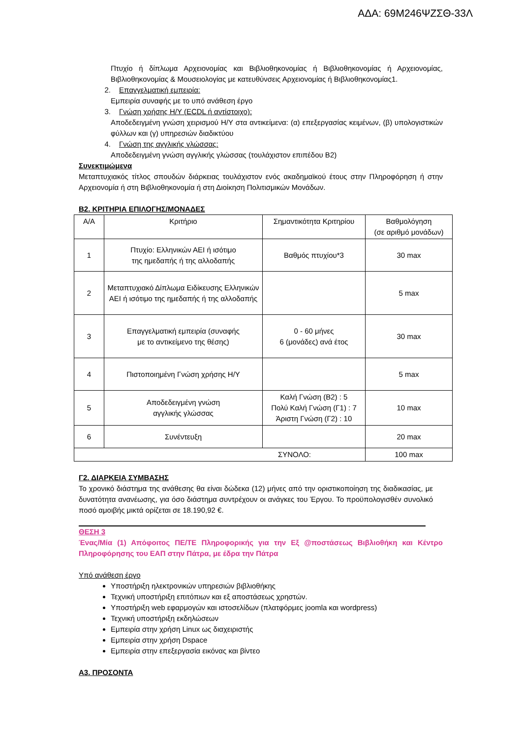ΑΔΑ: 69Μ246ΨΖΣΘ-33Λ
Πτυχίο ή δίπλωμα Αρχειονομίας και Βιβλιοθηκονομίας ή Βιβλιοθηκονομίας ή Αρχειονομίας, Βιβλιοθηκονομίας & Μουσειολογίας με κατευθύνσεις Αρχειονομίας ή Βιβλιοθηκονομίας1.
2. Επαγγελματική εμπειρία:
Εμπειρία συναφής με το υπό ανάθεση έργο
3. Γνώση χρήσης Η/Υ (ECDL ή αντίστοιχο):
Αποδεδειγμένη γνώση χειρισμού Η/Υ στα αντικείμενα: (α) επεξεργασίας κειμένων, (β) υπολογιστικών φύλλων και (γ) υπηρεσιών διαδικτύου
4. Γνώση της αγγλικής γλώσσας:
Αποδεδειγμένη γνώση αγγλικής γλώσσας (τουλάχιστον επιπέδου Β2)
Συνεκτιμώμενα
Μεταπτυχιακός τίτλος σπουδών διάρκειας τουλάχιστον ενός ακαδημαϊκού έτους στην Πληροφόρηση ή στην Αρχειονομία ή στη Βιβλιοθηκονομία ή στη Διοίκηση Πολιτισμικών Μονάδων.
Β2. ΚΡΙΤΗΡΙΑ ΕΠΙΛΟΓΗΣ/ΜΟΝΑΔΕΣ
| Α/Α | Κριτήριο | Σημαντικότητα Κριτηρίου | Βαθμολόγηση (σε αριθμό μονάδων) |
| --- | --- | --- | --- |
| 1 | Πτυχίο: Ελληνικών ΑΕΙ ή ισότιμο της ημεδαπής ή της αλλοδαπής | Βαθμός πτυχίου*3 | 30 max |
| 2 | Μεταπτυχιακό Δίπλωμα Ειδίκευσης Ελληνικών ΑΕΙ ή ισότιμο της ημεδαπής ή της αλλοδαπής | | 5 max |
| 3 | Επαγγελματική εμπειρία (συναφής με το αντικείμενο της θέσης) | 0 - 60 μήνες 6 (μονάδες) ανά έτος | 30 max |
| 4 | Πιστοποιημένη Γνώση χρήσης Η/Υ | | 5 max |
| 5 | Αποδεδειγμένη γνώση αγγλικής γλώσσας | Καλή Γνώση (Β2) : 5 Πολύ Καλή Γνώση (Γ1) : 7 Άριστη Γνώση (Γ2) : 10 | 10 max |
| 6 | Συνέντευξη | | 20 max |
| ΣΥΝΟΛΟ: | | | 100 max |
Γ2. ΔΙΑΡΚΕΙΑ ΣΥΜΒΑΣΗΣ
Το χρονικό διάστημα της ανάθεσης θα είναι δώδεκα (12) μήνες από την οριστικοποίηση της διαδικασίας, με δυνατότητα ανανέωσης, για όσο διάστημα συντρέχουν οι ανάγκες του Έργου. Το προϋπολογισθέν συνολικό ποσό αμοιβής μικτά ορίζεται σε 18.190,92 €.
ΘΕΣΗ 3
Ένας/Μία (1) Απόφοιτος ΠΕ/ΤΕ Πληροφορικής για την Εξ @ποστάσεως Βιβλιοθήκη και Κέντρο Πληροφόρησης του ΕΑΠ στην Πάτρα, με έδρα την Πάτρα
Υπό ανάθεση έργο
Υποστήριξη ηλεκτρονικών υπηρεσιών βιβλιοθήκης
Τεχνική υποστήριξη επιτόπιων και εξ αποστάσεως χρηστών.
Υποστήριξη web εφαρμογών και ιστοσελίδων (πλατφόρμες joomla και wordpress)
Τεχνική υποστήριξη εκδηλώσεων
Εμπειρία στην χρήση Linux ως διαχειριστής
Εμπειρία στην χρήση Dspace
Εμπειρία στην επεξεργασία εικόνας και βίντεο
Α3. ΠΡΟΣΟΝΤΑ